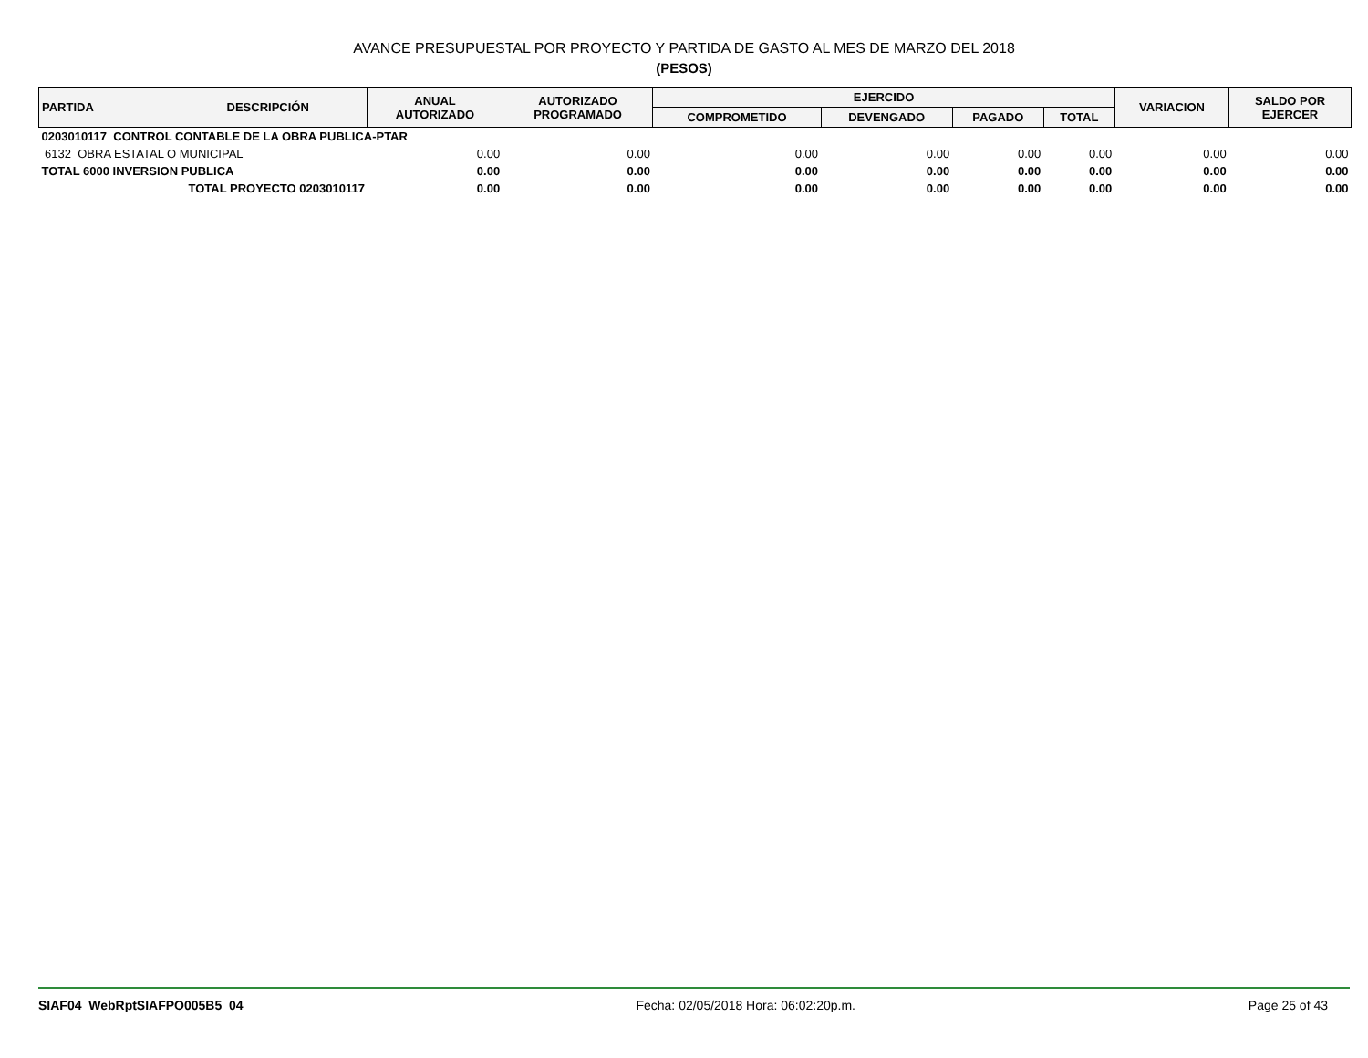AVANCE PRESUPUESTAL POR PROYECTO Y PARTIDA DE GASTO AL MES DE MARZO DEL 2018
(PESOS)
| PARTIDA | DESCRIPCIÓN | ANUAL AUTORIZADO | AUTORIZADO PROGRAMADO | EJERCIDO | | | | VARIACION | SALDO POR EJERCER |
| --- | --- | --- | --- | --- | --- | --- | --- | --- | --- |
| | | | | COMPROMETIDO | DEVENGADO | PAGADO | TOTAL | | |
| 0203010117 CONTROL CONTABLE DE LA OBRA PUBLICA-PTAR | | | | | | | | | |
| 6132 OBRA ESTATAL O MUNICIPAL | | 0.00 | 0.00 | 0.00 | 0.00 | 0.00 | 0.00 | 0.00 | 0.00 |
| TOTAL 6000 INVERSION PUBLICA | | 0.00 | 0.00 | 0.00 | 0.00 | 0.00 | 0.00 | 0.00 | 0.00 |
| TOTAL PROYECTO 0203010117 | | 0.00 | 0.00 | 0.00 | 0.00 | 0.00 | 0.00 | 0.00 | 0.00 |
SIAF04 WebRptSIAFPO005B5_04 Fecha: 02/05/2018 Hora: 06:02:20p.m. Page 25 of 43